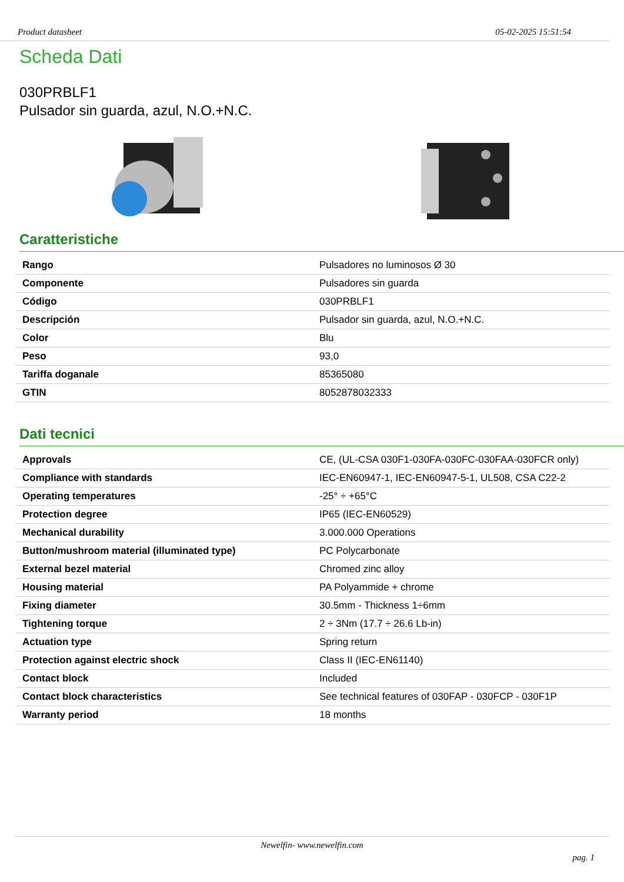Product datasheet 05-02-2025 15:51:54
Scheda Dati
030PRBLF1
Pulsador sin guarda, azul, N.O.+N.C.
Caratteristiche
| Rango | Pulsadores no luminosos Ø 30 |
| Componente | Pulsadores sin guarda |
| Código | 030PRBLF1 |
| Descripción | Pulsador sin guarda, azul, N.O.+N.C. |
| Color | Blu |
| Peso | 93,0 |
| Tariffa doganale | 85365080 |
| GTIN | 8052878032333 |
Dati tecnici
| Approvals | CE, (UL-CSA 030F1-030FA-030FC-030FAA-030FCR only) |
| Compliance with standards | IEC-EN60947-1, IEC-EN60947-5-1, UL508, CSA C22-2 |
| Operating temperatures | -25° ÷ +65°C |
| Protection degree | IP65 (IEC-EN60529) |
| Mechanical durability | 3.000.000 Operations |
| Button/mushroom material (illuminated type) | PC Polycarbonate |
| External bezel material | Chromed zinc alloy |
| Housing material | PA Polyammide + chrome |
| Fixing diameter | 30.5mm - Thickness 1÷6mm |
| Tightening torque | 2 ÷ 3Nm (17.7 ÷ 26.6 Lb-in) |
| Actuation type | Spring return |
| Protection against electric shock | Class II (IEC-EN61140) |
| Contact block | Included |
| Contact block characteristics | See technical features of 030FAP - 030FCP - 030F1P |
| Warranty period | 18 months |
Newelfin- www.newelfin.com
pag. 1